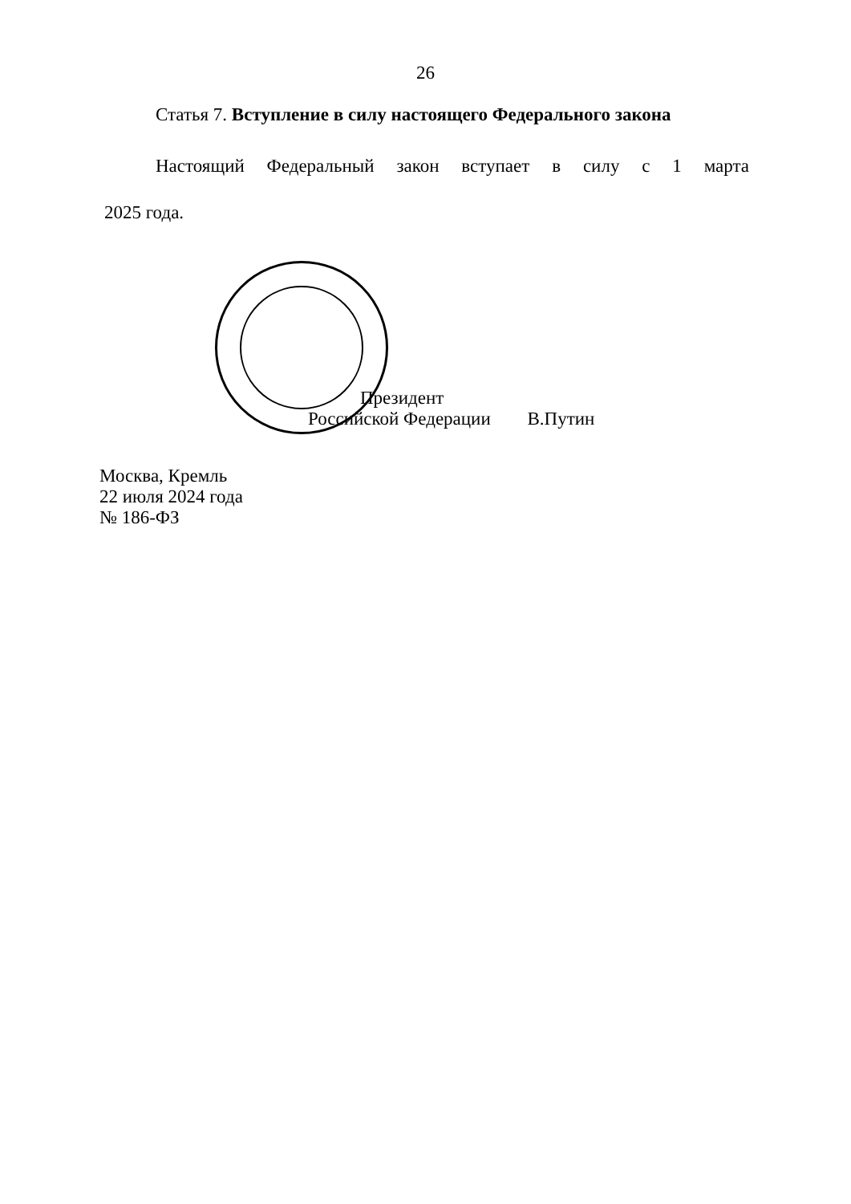26
Статья 7. Вступление в силу настоящего Федерального закона
Настоящий Федеральный закон вступает в силу с 1 марта
2025 года.
Президент
Российской Федерации В.Путин
Москва, Кремль
22 июля 2024 года
№ 186-ФЗ